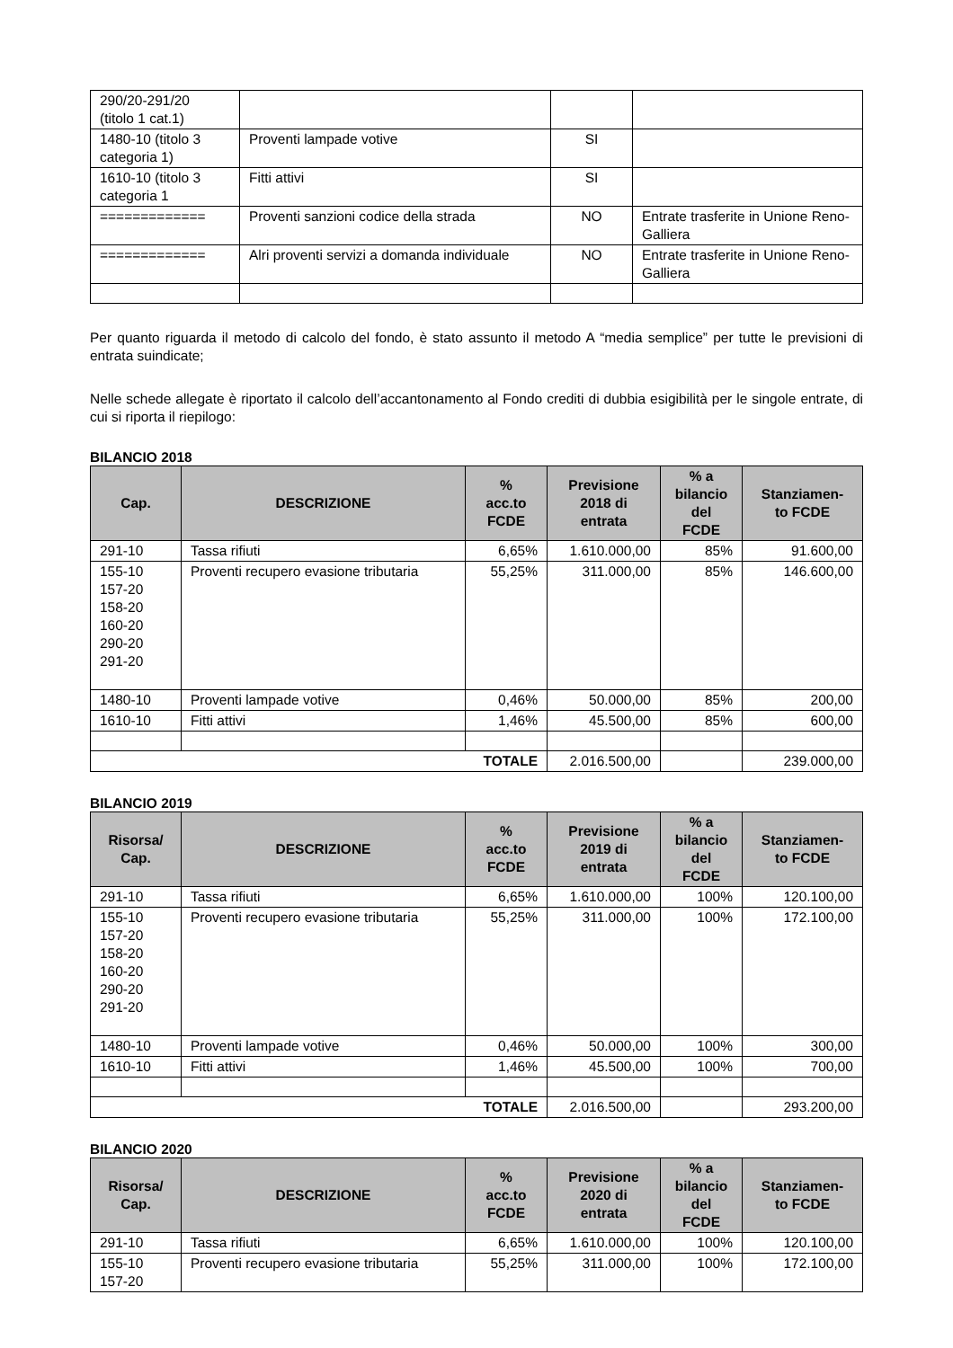| 290/20-291/20 (titolo 1 cat.1) | | | |
| 1480-10 (titolo 3 categoria 1) | Proventi lampade votive | SI | |
| 1610-10 (titolo 3 categoria 1 | Fitti attivi | SI | |
| ============= | Proventi sanzioni codice della strada | NO | Entrate trasferite in Unione Reno-Galliera |
| ============= | Alri proventi servizi a domanda individuale | NO | Entrate trasferite in Unione Reno-Galliera |
Per quanto riguarda il metodo di calcolo del fondo, è stato assunto il metodo A “media semplice” per tutte le previsioni di entrata suindicate;
Nelle schede allegate è riportato il calcolo dell’accantonamento al Fondo crediti di dubbia esigibilità per le singole entrate, di cui si riporta il riepilogo:
BILANCIO 2018
| Cap. | DESCRIZIONE | % acc.to FCDE | Previsione 2018 di entrata | % a bilancio del FCDE | Stanziamen- to FCDE |
| --- | --- | --- | --- | --- | --- |
| 291-10 | Tassa rifiuti | 6,65% | 1.610.000,00 | 85% | 91.600,00 |
| 155-10 157-20 158-20 160-20 290-20 291-20 | Proventi recupero evasione tributaria | 55,25% | 311.000,00 | 85% | 146.600,00 |
| 1480-10 | Proventi lampade votive | 0,46% | 50.000,00 | 85% | 200,00 |
| 1610-10 | Fitti attivi | 1,46% | 45.500,00 | 85% | 600,00 |
| TOTALE | | | 2.016.500,00 | | 239.000,00 |
BILANCIO 2019
| Risorsa/ Cap. | DESCRIZIONE | % acc.to FCDE | Previsione 2019 di entrata | % a bilancio del FCDE | Stanziamen- to FCDE |
| --- | --- | --- | --- | --- | --- |
| 291-10 | Tassa rifiuti | 6,65% | 1.610.000,00 | 100% | 120.100,00 |
| 155-10 157-20 158-20 160-20 290-20 291-20 | Proventi recupero evasione tributaria | 55,25% | 311.000,00 | 100% | 172.100,00 |
| 1480-10 | Proventi lampade votive | 0,46% | 50.000,00 | 100% | 300,00 |
| 1610-10 | Fitti attivi | 1,46% | 45.500,00 | 100% | 700,00 |
| TOTALE | | | 2.016.500,00 | | 293.200,00 |
BILANCIO 2020
| Risorsa/ Cap. | DESCRIZIONE | % acc.to FCDE | Previsione 2020 di entrata | % a bilancio del FCDE | Stanziamen- to FCDE |
| --- | --- | --- | --- | --- | --- |
| 291-10 | Tassa rifiuti | 6,65% | 1.610.000,00 | 100% | 120.100,00 |
| 155-10 157-20 | Proventi recupero evasione tributaria | 55,25% | 311.000,00 | 100% | 172.100,00 |